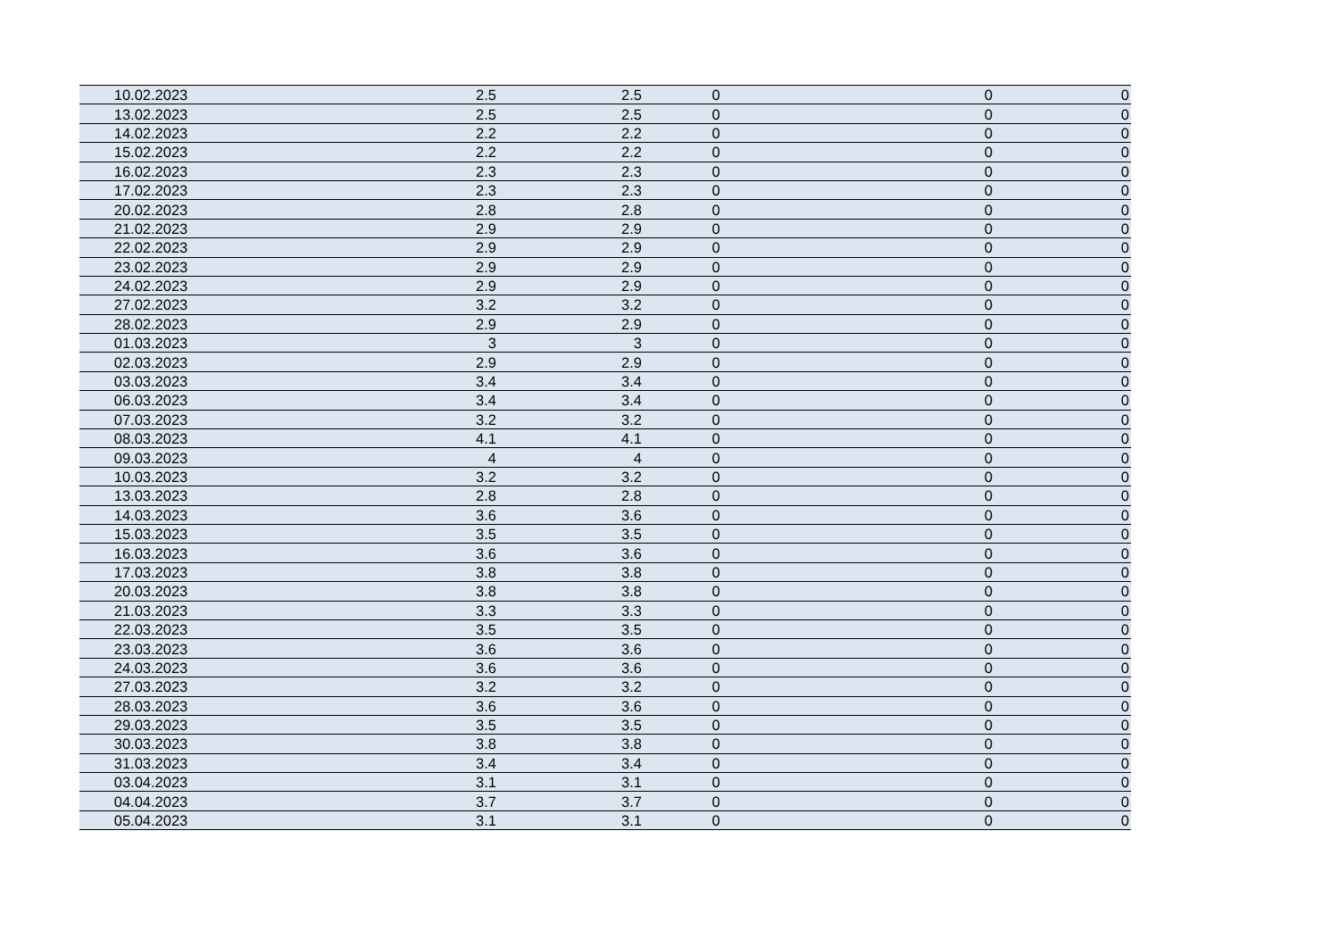| 10.02.2023 | 2.5 | 2.5 | 0 | 0 | 0 |
| 13.02.2023 | 2.5 | 2.5 | 0 | 0 | 0 |
| 14.02.2023 | 2.2 | 2.2 | 0 | 0 | 0 |
| 15.02.2023 | 2.2 | 2.2 | 0 | 0 | 0 |
| 16.02.2023 | 2.3 | 2.3 | 0 | 0 | 0 |
| 17.02.2023 | 2.3 | 2.3 | 0 | 0 | 0 |
| 20.02.2023 | 2.8 | 2.8 | 0 | 0 | 0 |
| 21.02.2023 | 2.9 | 2.9 | 0 | 0 | 0 |
| 22.02.2023 | 2.9 | 2.9 | 0 | 0 | 0 |
| 23.02.2023 | 2.9 | 2.9 | 0 | 0 | 0 |
| 24.02.2023 | 2.9 | 2.9 | 0 | 0 | 0 |
| 27.02.2023 | 3.2 | 3.2 | 0 | 0 | 0 |
| 28.02.2023 | 2.9 | 2.9 | 0 | 0 | 0 |
| 01.03.2023 | 3 | 3 | 0 | 0 | 0 |
| 02.03.2023 | 2.9 | 2.9 | 0 | 0 | 0 |
| 03.03.2023 | 3.4 | 3.4 | 0 | 0 | 0 |
| 06.03.2023 | 3.4 | 3.4 | 0 | 0 | 0 |
| 07.03.2023 | 3.2 | 3.2 | 0 | 0 | 0 |
| 08.03.2023 | 4.1 | 4.1 | 0 | 0 | 0 |
| 09.03.2023 | 4 | 4 | 0 | 0 | 0 |
| 10.03.2023 | 3.2 | 3.2 | 0 | 0 | 0 |
| 13.03.2023 | 2.8 | 2.8 | 0 | 0 | 0 |
| 14.03.2023 | 3.6 | 3.6 | 0 | 0 | 0 |
| 15.03.2023 | 3.5 | 3.5 | 0 | 0 | 0 |
| 16.03.2023 | 3.6 | 3.6 | 0 | 0 | 0 |
| 17.03.2023 | 3.8 | 3.8 | 0 | 0 | 0 |
| 20.03.2023 | 3.8 | 3.8 | 0 | 0 | 0 |
| 21.03.2023 | 3.3 | 3.3 | 0 | 0 | 0 |
| 22.03.2023 | 3.5 | 3.5 | 0 | 0 | 0 |
| 23.03.2023 | 3.6 | 3.6 | 0 | 0 | 0 |
| 24.03.2023 | 3.6 | 3.6 | 0 | 0 | 0 |
| 27.03.2023 | 3.2 | 3.2 | 0 | 0 | 0 |
| 28.03.2023 | 3.6 | 3.6 | 0 | 0 | 0 |
| 29.03.2023 | 3.5 | 3.5 | 0 | 0 | 0 |
| 30.03.2023 | 3.8 | 3.8 | 0 | 0 | 0 |
| 31.03.2023 | 3.4 | 3.4 | 0 | 0 | 0 |
| 03.04.2023 | 3.1 | 3.1 | 0 | 0 | 0 |
| 04.04.2023 | 3.7 | 3.7 | 0 | 0 | 0 |
| 05.04.2023 | 3.1 | 3.1 | 0 | 0 | 0 |